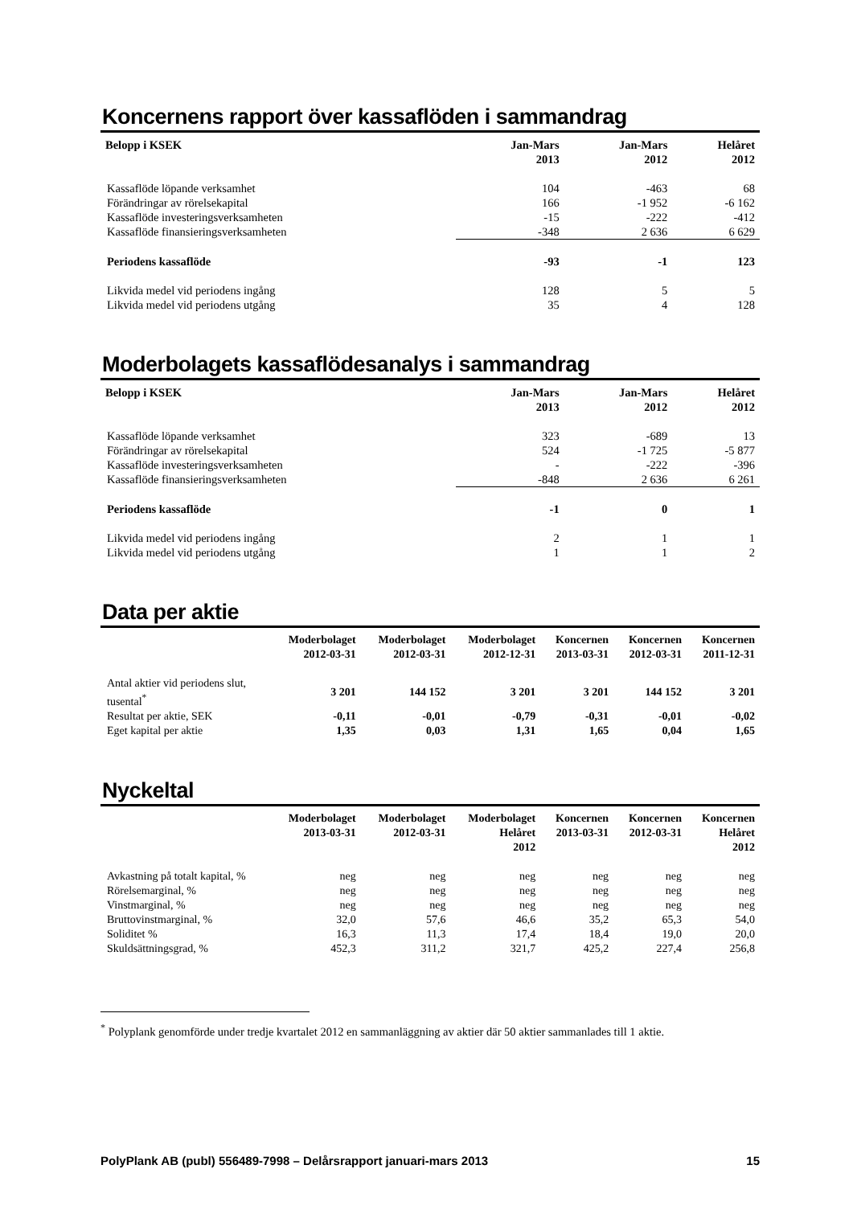Koncernens rapport över kassaflöden i sammandrag
| Belopp i KSEK | Jan-Mars 2013 | Jan-Mars 2012 | Helåret 2012 |
| --- | --- | --- | --- |
| Kassaflöde löpande verksamhet | 104 | -463 | 68 |
| Förändringar av rörelsekapital | 166 | -1 952 | -6 162 |
| Kassaflöde investeringsverksamheten | -15 | -222 | -412 |
| Kassaflöde finansieringsverksamheten | -348 | 2 636 | 6 629 |
| Periodens kassaflöde | -93 | -1 | 123 |
| Likvida medel vid periodens ingång | 128 | 5 | 5 |
| Likvida medel vid periodens utgång | 35 | 4 | 128 |
Moderbolagets kassaflödesanalys i sammandrag
| Belopp i KSEK | Jan-Mars 2013 | Jan-Mars 2012 | Helåret 2012 |
| --- | --- | --- | --- |
| Kassaflöde löpande verksamhet | 323 | -689 | 13 |
| Förändringar av rörelsekapital | 524 | -1 725 | -5 877 |
| Kassaflöde investeringsverksamheten | - | -222 | -396 |
| Kassaflöde finansieringsverksamheten | -848 | 2 636 | 6 261 |
| Periodens kassaflöde | -1 | 0 | 1 |
| Likvida medel vid periodens ingång | 2 | 1 | 1 |
| Likvida medel vid periodens utgång | 1 | 1 | 2 |
Data per aktie
| | Moderbolaget 2012-03-31 | Moderbolaget 2012-03-31 | Moderbolaget 2012-12-31 | Koncernen 2013-03-31 | Koncernen 2012-03-31 | Koncernen 2011-12-31 |
| --- | --- | --- | --- | --- | --- | --- |
| Antal aktier vid periodens slut, tusental<sup>*</sup> | 3 201 | 144 152 | 3 201 | 3 201 | 144 152 | 3 201 |
| Resultat per aktie, SEK | -0,11 | -0,01 | -0,79 | -0,31 | -0,01 | -0,02 |
| Eget kapital per aktie | 1,35 | 0,03 | 1,31 | 1,65 | 0,04 | 1,65 |
Nyckeltal
| | Moderbolaget 2013-03-31 | Moderbolaget 2012-03-31 | Moderbolaget Helåret 2012 | Koncernen 2013-03-31 | Koncernen 2012-03-31 | Koncernen Helåret 2012 |
| --- | --- | --- | --- | --- | --- | --- |
| Avkastning på totalt kapital, % | neg | neg | neg | neg | neg | neg |
| Rörelsemarginal, % | neg | neg | neg | neg | neg | neg |
| Vinstmarginal, % | neg | neg | neg | neg | neg | neg |
| Bruttovinstmarginal, % | 32,0 | 57,6 | 46,6 | 35,2 | 65,3 | 54,0 |
| Soliditet % | 16,3 | 11,3 | 17,4 | 18,4 | 19,0 | 20,0 |
| Skuldsättningsgrad, % | 452,3 | 311,2 | 321,7 | 425,2 | 227,4 | 256,8 |
<sup>*</sup> Polyplank genomförde under tredje kvartalet 2012 en sammanläggning av aktier där 50 aktier sammanlades till 1 aktie.
PolyPlank AB (publ) 556489-7998 – Delårsrapport januari-mars 2013 15